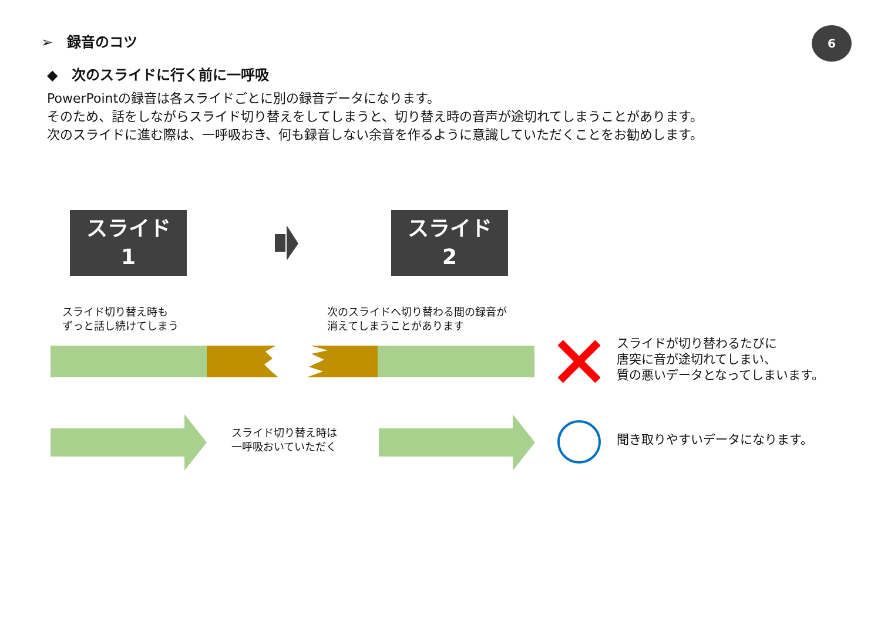➢　録音のコツ 6
◆　次のスライドに行く前に一呼吸
PowerPointの録音は各スライドごとに別の録音データになります。
そのため、話をしながらスライド切り替えをしてしまうと、切り替え時の音声が途切れてしまうことがあります。
次のスライドに進む際は、一呼吸おき、何も録音しない余音を作るように意識していただくことをお勧めします。
スライド
1
スライド
2
スライド切り替え時も
ずっと話し続けてしまう
次のスライドへ切り替わる間の録音が
消えてしまうことがあります
スライドが切り替わるたびに
唐突に音が途切れてしまい、
質の悪いデータとなってしまいます。
スライド切り替え時は
一呼吸おいていただく
聞き取りやすいデータになります。